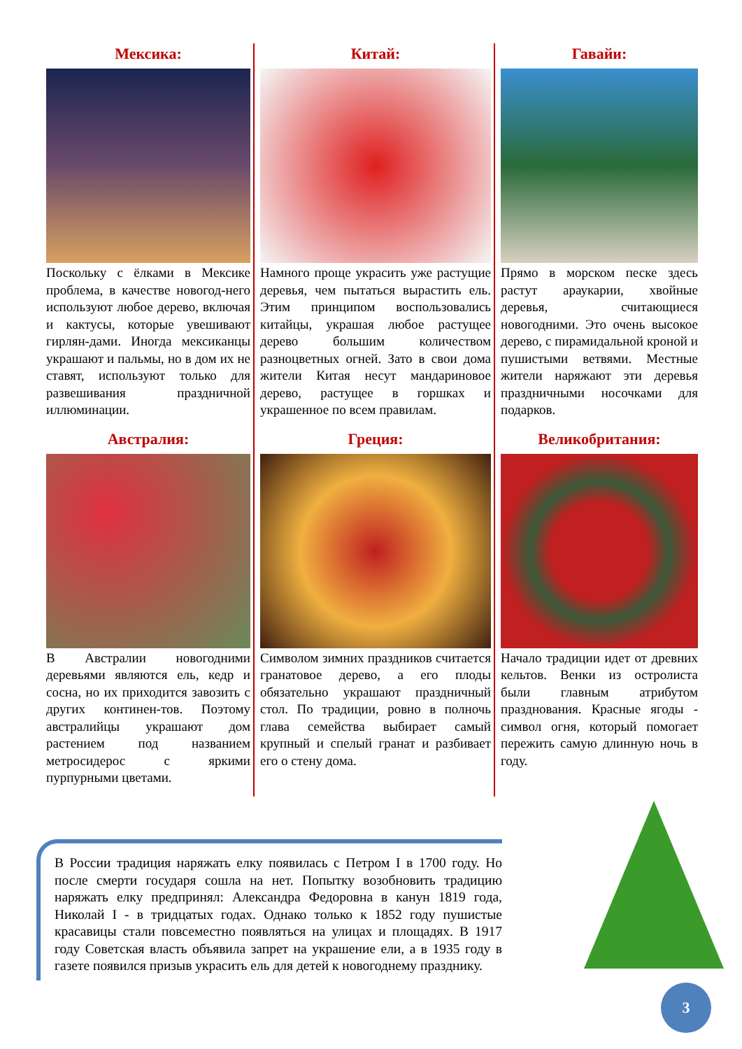Мексика:
Поскольку с ёлками в Мексике проблема, в качестве новогод-него используют любое дерево, включая и кактусы, которые увешивают гирлян-дами. Иногда мексиканцы украшают и пальмы, но в дом их не ставят, используют только для развешивания праздничной иллюминации.
Китай:
Намного проще украсить уже растущие деревья, чем пытаться вырастить ель. Этим принципом воспользовались китайцы, украшая любое растущее дерево большим количеством разноцветных огней. Зато в свои дома жители Китая несут мандариновое дерево, растущее в горшках и украшенное по всем правилам.
Гавайи:
Прямо в морском песке здесь растут араукарии, хвойные деревья, считающиеся новогодними. Это очень высокое дерево, с пирамидальной кроной и пушистыми ветвями. Местные жители наряжают эти деревья праздничными носочками для подарков.
Австралия:
В Австралии новогодними деревьями являются ель, кедр и сосна, но их приходится завозить с других континен-тов. Поэтому австралийцы украшают дом растением под названием метросидерос с яркими пурпурными цветами.
Греция:
Символом зимних праздников считается гранатовое дерево, а его плоды обязательно украшают праздничный стол. По традиции, ровно в полночь глава семейства выбирает самый крупный и спелый гранат и разбивает его о стену дома.
Великобритания:
Начало традиции идет от древних кельтов. Венки из остролиста были главным атрибутом празднования. Красные ягоды - символ огня, который помогает пережить самую длинную ночь в году.
В России традиция наряжать елку появилась с Петром I в 1700 году. Но после смерти государя сошла на нет. Попытку возобновить традицию наряжать елку предпринял: Александра Федоровна в канун 1819 года, Николай I - в тридцатых годах. Однако только к 1852 году пушистые красавицы стали повсеместно появляться на улицах и площадях. В 1917 году Советская власть объявила запрет на украшение ели, а в 1935 году в газете появился призыв украсить ель для детей к новогоднему празднику.
3